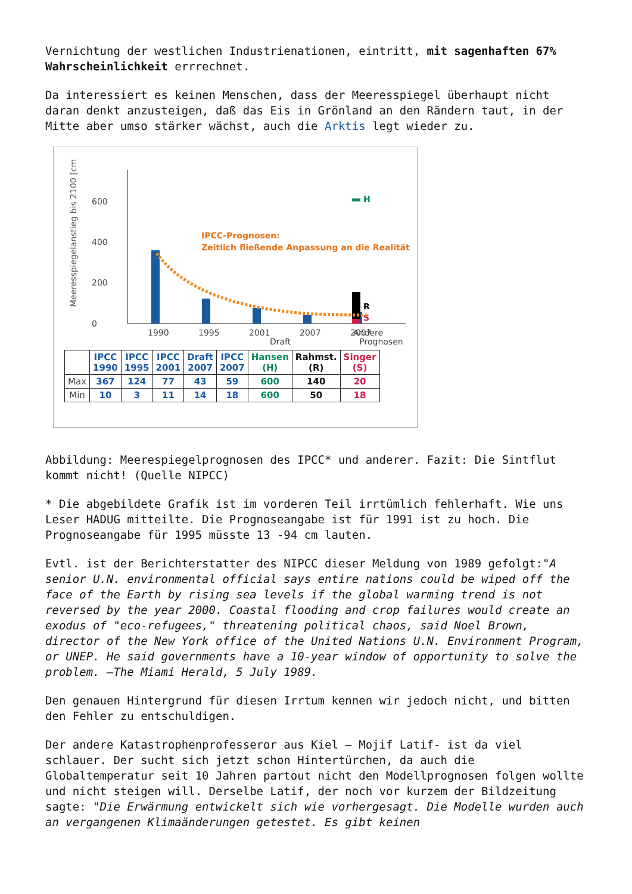Vernichtung der westlichen Industrienationen, eintritt, mit sagenhaften 67% Wahrscheinlichkeit errrechnet.
Da interessiert es keinen Menschen, dass der Meeresspiegel überhaupt nicht daran denkt anzusteigen, daß das Eis in Grönland an den Rändern taut, in der Mitte aber umso stärker wächst, auch die Arktis legt wieder zu.
Meeresspiegelanstieg bis 2100 [cm]
0
200
400
600
H
R
S
IPCC-Prognosen:
Zeitlich fließende Anpassung an die Realität
1990
1995
2001
2007
2007
Andere
Draft Prognosen
| | IPCC 1990 | IPCC 1995 | IPCC 2001 | Draft 2007 | IPCC 2007 | Hansen (H) | Rahmst. (R) | Singer (S) |
| --- | --- | --- | --- | --- | --- | --- | --- | --- |
| Max | 367 | 124 | 77 | 43 | 59 | 600 | 140 | 20 |
| Min | 10 | 3 | 11 | 14 | 18 | 600 | 50 | 18 |
Abbildung: Meerespiegelprognosen des IPCC* und anderer. Fazit: Die Sintflut kommt nicht! (Quelle NIPCC)
* Die abgebildete Grafik ist im vorderen Teil irrtümlich fehlerhaft. Wie uns Leser HADUG mitteilte. Die Prognoseangabe ist für 1991 ist zu hoch. Die Prognoseangabe für 1995 müsste 13 -94 cm lauten.
Evtl. ist der Berichterstatter des NIPCC dieser Meldung von 1989 gefolgt:"A senior U.N. environmental official says entire nations could be wiped off the face of the Earth by rising sea levels if the global warming trend is not reversed by the year 2000. Coastal flooding and crop failures would create an exodus of "eco-refugees," threatening political chaos, said Noel Brown, director of the New York office of the United Nations U.N. Environment Program, or UNEP. He said governments have a 10-year window of opportunity to solve the problem. —The Miami Herald, 5 July 1989.
Den genauen Hintergrund für diesen Irrtum kennen wir jedoch nicht, und bitten den Fehler zu entschuldigen.
Der andere Katastrophenprofesseror aus Kiel – Mojif Latif- ist da viel schlauer. Der sucht sich jetzt schon Hintertürchen, da auch die Globaltemperatur seit 10 Jahren partout nicht den Modellprognosen folgen wollte und nicht steigen will. Derselbe Latif, der noch vor kurzem der Bildzeitung sagte: "Die Erwärmung entwickelt sich wie vorhergesagt. Die Modelle wurden auch an vergangenen Klimaänderungen getestet. Es gibt keinen